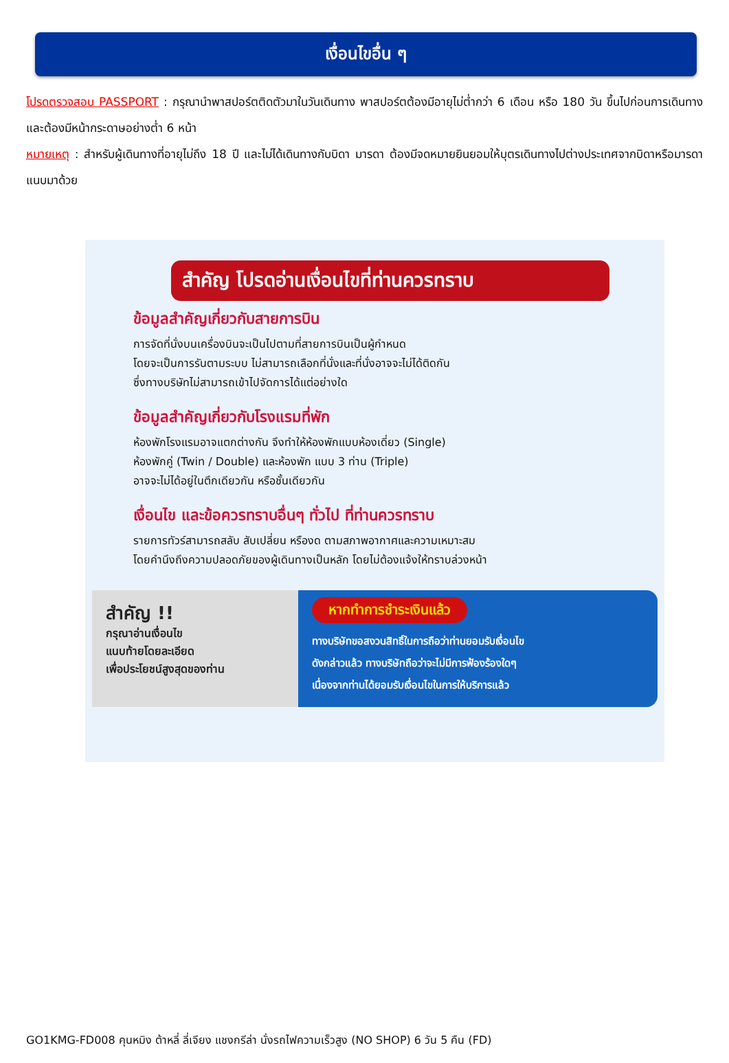เงื่อนไขอื่น ๆ
โปรดตรวจสอบ PASSPORT : กรุณานำพาสปอร์ตติดตัวมาในวันเดินทาง พาสปอร์ตต้องมีอายุไม่ต่ำกว่า 6 เดือน หรือ 180 วัน ขึ้นไปก่อนการเดินทาง และต้องมีหน้ากระดาษอย่างต่ำ 6 หน้า
หมายเหตุ : สำหรับผู้เดินทางที่อายุไม่ถึง 18 ปี และไม่ได้เดินทางกับบิดา มารดา ต้องมีจดหมายยินยอมให้บุตรเดินทางไปต่างประเทศจากบิดาหรือมารดาแนบมาด้วย
สำคัญ โปรดอ่านเงื่อนไขที่ท่านควรทราบ
ข้อมูลสำคัญเกี่ยวกับสายการบิน
การจัดที่นั่งบนเครื่องบินจะเป็นไปตามที่สายการบินเป็นผู้กำหนด
โดยจะเป็นการรันตามระบบ ไม่สามารถเลือกที่นั่งและที่นั่งอาจจะไม่ได้ติดกัน
ซึ่งทางบริษัทไม่สามารถเข้าไปจัดการได้แต่อย่างใด
ข้อมูลสำคัญเกี่ยวกับโรงแรมที่พัก
ห้องพักโรงแรมอาจแตกต่างกัน จึงทำให้ห้องพักแบบห้องเดี่ยว (Single)
ห้องพักคู่ (Twin / Double) และห้องพัก แบบ 3 ท่าน (Triple)
อาจจะไม่ได้อยู่ในตึกเดียวกัน หรือชั้นเดียวกัน
เงื่อนไข และข้อควรทราบอื่นๆ ทั่วไป ที่ท่านควรทราบ
รายการทัวร์สามารถสลับ สับเปลี่ยน หรืองด ตามสภาพอากาศและความเหมาะสม
โดยคำนึงถึงความปลอดภัยของผู้เดินทางเป็นหลัก โดยไม่ต้องแจ้งให้ทราบล่วงหน้า
สำคัญ !!
กรุณาอ่านเงื่อนไข
แนบท้ายโดยละเอียด
เพื่อประโยชน์สูงสุดของท่าน
หากทำการชำระเงินแล้ว
ทางบริษัทขอสงวนสิทธิ์ในการถือว่าท่านยอมรับเงื่อนไข
ดังกล่าวแล้ว ทางบริษัทถือว่าจะไม่มีการฟ้องร้องใดๆ
เนื่องจากท่านได้ยอมรับเงื่อนไขในการให้บริการแล้ว
GO1KMG-FD008 คุนหมิง ต้าหลี่ ลี่เจียง แชงกรีล่า นั่งรถไฟความเร็วสูง (NO SHOP) 6 วัน 5 คืน (FD)